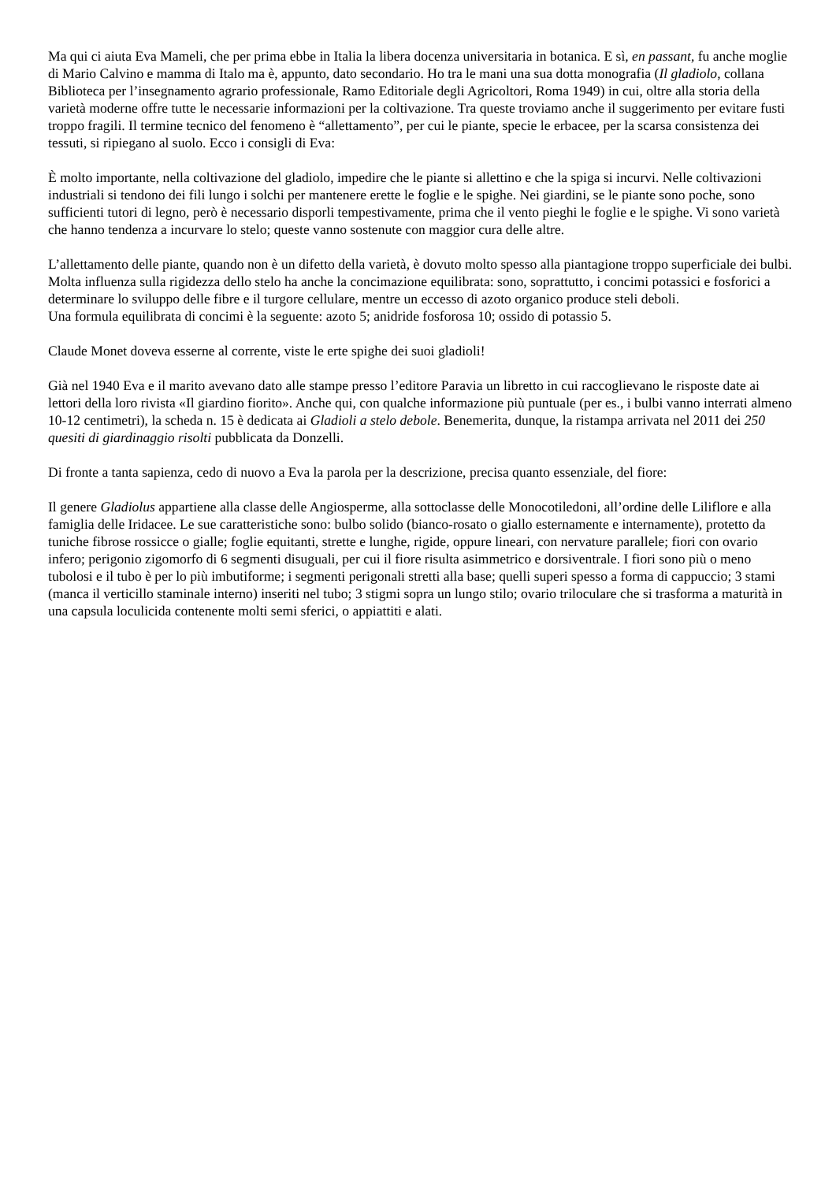Ma qui ci aiuta Eva Mameli, che per prima ebbe in Italia la libera docenza universitaria in botanica. E sì, en passant, fu anche moglie di Mario Calvino e mamma di Italo ma è, appunto, dato secondario. Ho tra le mani una sua dotta monografia (Il gladiolo, collana Biblioteca per l’insegnamento agrario professionale, Ramo Editoriale degli Agricoltori, Roma 1949) in cui, oltre alla storia della varietà moderne offre tutte le necessarie informazioni per la coltivazione. Tra queste troviamo anche il suggerimento per evitare fusti troppo fragili. Il termine tecnico del fenomeno è “allettamento”, per cui le piante, specie le erbacee, per la scarsa consistenza dei tessuti, si ripiegano al suolo. Ecco i consigli di Eva:
È molto importante, nella coltivazione del gladiolo, impedire che le piante si allettino e che la spiga si incurvi. Nelle coltivazioni industriali si tendono dei fili lungo i solchi per mantenere erette le foglie e le spighe. Nei giardini, se le piante sono poche, sono sufficienti tutori di legno, però è necessario disporli tempestivamente, prima che il vento pieghi le foglie e le spighe. Vi sono varietà che hanno tendenza a incurvare lo stelo; queste vanno sostenute con maggior cura delle altre.
L’allettamento delle piante, quando non è un difetto della varietà, è dovuto molto spesso alla piantagione troppo superficiale dei bulbi. Molta influenza sulla rigidezza dello stelo ha anche la concimazione equilibrata: sono, soprattutto, i concimi potassici e fosforici a determinare lo sviluppo delle fibre e il turgore cellulare, mentre un eccesso di azoto organico produce steli deboli.
Una formula equilibrata di concimi è la seguente: azoto 5; anidride fosforosa 10; ossido di potassio 5.
Claude Monet doveva esserne al corrente, viste le erte spighe dei suoi gladioli!
Già nel 1940 Eva e il marito avevano dato alle stampe presso l’editore Paravia un libretto in cui raccoglievano le risposte date ai lettori della loro rivista «Il giardino fiorito». Anche qui, con qualche informazione più puntuale (per es., i bulbi vanno interrati almeno 10-12 centimetri), la scheda n. 15 è dedicata ai Gladioli a stelo debole. Benemerita, dunque, la ristampa arrivata nel 2011 dei 250 quesiti di giardinaggio risolti pubblicata da Donzelli.
Di fronte a tanta sapienza, cedo di nuovo a Eva la parola per la descrizione, precisa quanto essenziale, del fiore:
Il genere Gladiolus appartiene alla classe delle Angiosperme, alla sottoclasse delle Monocotiledoni, all’ordine delle Liliflore e alla famiglia delle Iridacee. Le sue caratteristiche sono: bulbo solido (bianco-rosato o giallo esternamente e internamente), protetto da tuniche fibrose rossicce o gialle; foglie equitanti, strette e lunghe, rigide, oppure lineari, con nervature parallele; fiori con ovario infero; perigonio zigomorfo di 6 segmenti disuguali, per cui il fiore risulta asimmetrico e dorsiventrale. I fiori sono più o meno tubolosi e il tubo è per lo più imbutiforme; i segmenti perigonali stretti alla base; quelli superi spesso a forma di cappuccio; 3 stami (manca il verticillo staminale interno) inseriti nel tubo; 3 stigmi sopra un lungo stilo; ovario triloculare che si trasforma a maturità in una capsula loculicida contenente molti semi sferici, o appiattiti e alati.